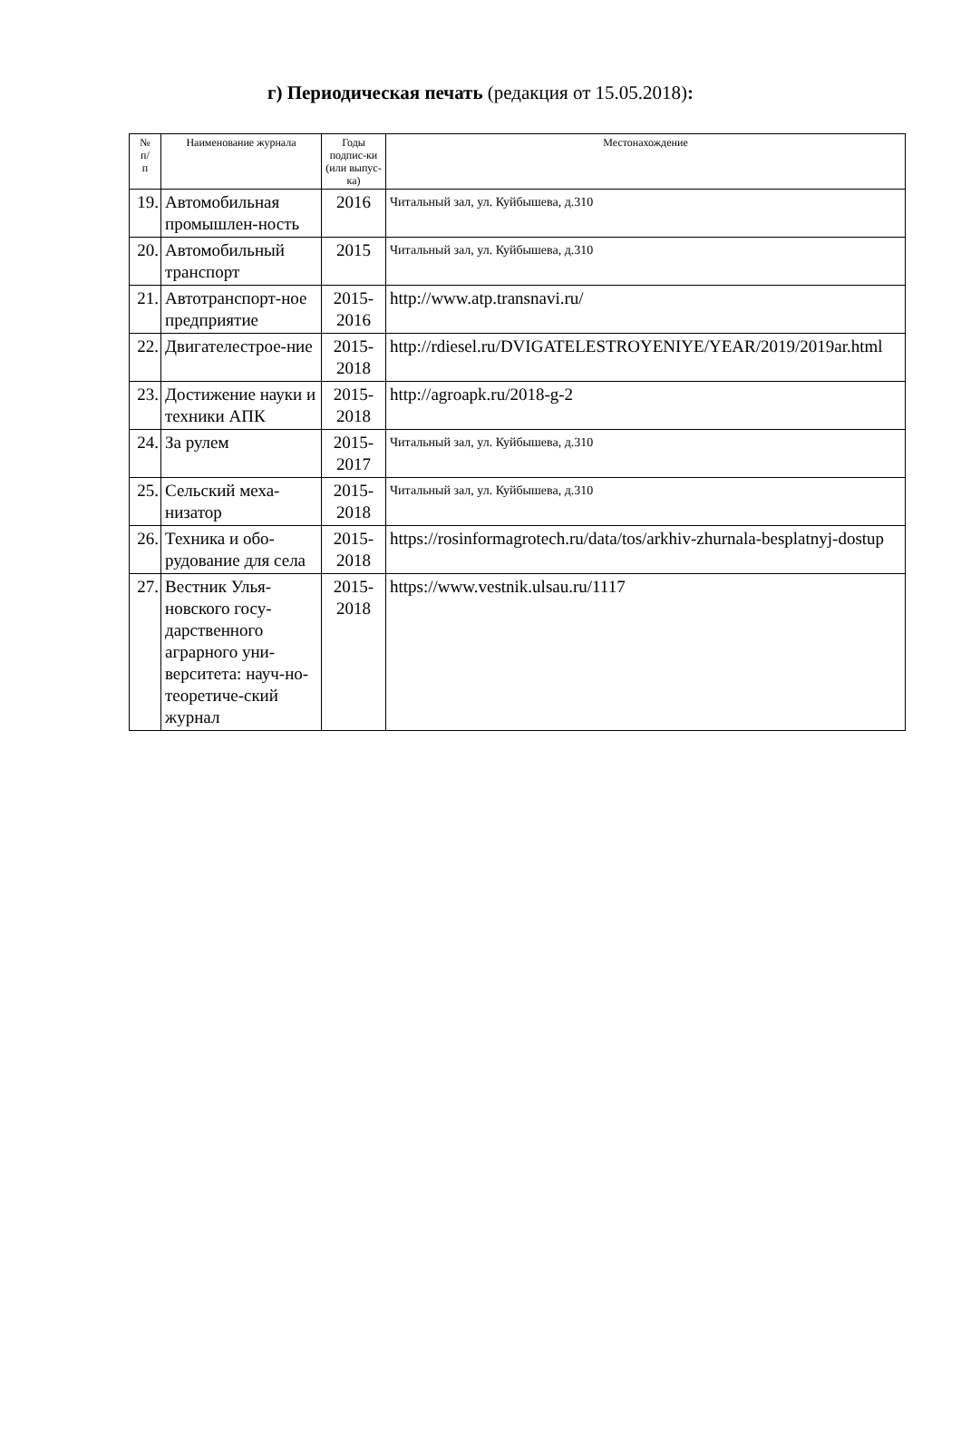г) Периодическая печать (редакция от 15.05.2018):
| № п/ п | Наименование журнала | Годы подпис-ки (или выпус-ка) | Местонахождение |
| --- | --- | --- | --- |
| 19. | Автомобильная промышлен-ность | 2016 | Читальный зал, ул. Куйбышева, д.310 |
| 20. | Автомобильный транспорт | 2015 | Читальный зал, ул. Куйбышева, д.310 |
| 21. | Автотранспорт-ное предприятие | 2015-2016 | http://www.atp.transnavi.ru/ |
| 22. | Двигателестрое-ние | 2015-2018 | http://rdiesel.ru/DVIGATELESTROYENIYE/YEAR/2019/2019ar.html |
| 23. | Достижение науки и техники АПК | 2015-2018 | http://agroapk.ru/2018-g-2 |
| 24. | За рулем | 2015-2017 | Читальный зал, ул. Куйбышева, д.310 |
| 25. | Сельский меха-низатор | 2015-2018 | Читальный зал, ул. Куйбышева, д.310 |
| 26. | Техника и обо-рудование для села | 2015-2018 | https://rosinformagrotech.ru/data/tos/arkhiv-zhurnala-besplatnyj-dostup |
| 27. | Вестник Улья-новского госу-дарственного аграрного уни-верситета: науч-но- теоретиче-ский журнал | 2015-2018 | https://www.vestnik.ulsau.ru/1117 |